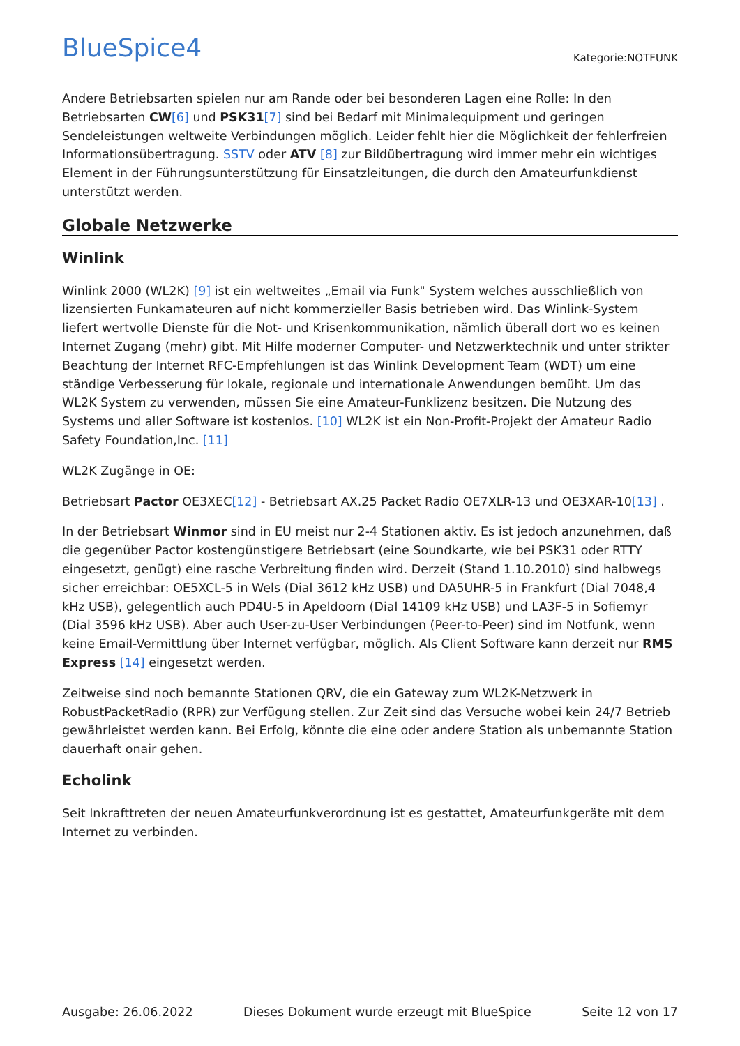BlueSpice4
Kategorie:NOTFUNK
Andere Betriebsarten spielen nur am Rande oder bei besonderen Lagen eine Rolle: In den Betriebsarten CW[6] und PSK31[7] sind bei Bedarf mit Minimalequipment und geringen Sendeleistungen weltweite Verbindungen möglich. Leider fehlt hier die Möglichkeit der fehlerfreien Informationsübertragung. SSTV oder ATV [8] zur Bildübertragung wird immer mehr ein wichtiges Element in der Führungsunterstützung für Einsatzleitungen, die durch den Amateurfunkdienst unterstützt werden.
Globale Netzwerke
Winlink
Winlink 2000 (WL2K) [9] ist ein weltweites „Email via Funk" System welches ausschließlich von lizensierten Funkamateuren auf nicht kommerzieller Basis betrieben wird. Das Winlink-System liefert wertvolle Dienste für die Not- und Krisenkommunikation, nämlich überall dort wo es keinen Internet Zugang (mehr) gibt. Mit Hilfe moderner Computer- und Netzwerktechnik und unter strikter Beachtung der Internet RFC-Empfehlungen ist das Winlink Development Team (WDT) um eine ständige Verbesserung für lokale, regionale und internationale Anwendungen bemüht. Um das WL2K System zu verwenden, müssen Sie eine Amateur-Funklizenz besitzen. Die Nutzung des Systems und aller Software ist kostenlos. [10] WL2K ist ein Non-Profit-Projekt der Amateur Radio Safety Foundation,Inc. [11]
WL2K Zugänge in OE:
Betriebsart Pactor OE3XEC[12] - Betriebsart AX.25 Packet Radio OE7XLR-13 und OE3XAR-10[13] .
In der Betriebsart Winmor sind in EU meist nur 2-4 Stationen aktiv. Es ist jedoch anzunehmen, daß die gegenüber Pactor kostengünstigere Betriebsart (eine Soundkarte, wie bei PSK31 oder RTTY eingesetzt, genügt) eine rasche Verbreitung finden wird. Derzeit (Stand 1.10.2010) sind halbwegs sicher erreichbar: OE5XCL-5 in Wels (Dial 3612 kHz USB) und DA5UHR-5 in Frankfurt (Dial 7048,4 kHz USB), gelegentlich auch PD4U-5 in Apeldoorn (Dial 14109 kHz USB) und LA3F-5 in Sofiemyr (Dial 3596 kHz USB). Aber auch User-zu-User Verbindungen (Peer-to-Peer) sind im Notfunk, wenn keine Email-Vermittlung über Internet verfügbar, möglich. Als Client Software kann derzeit nur RMS Express [14] eingesetzt werden.
Zeitweise sind noch bemannte Stationen QRV, die ein Gateway zum WL2K-Netzwerk in RobustPacketRadio (RPR) zur Verfügung stellen. Zur Zeit sind das Versuche wobei kein 24/7 Betrieb gewährleistet werden kann. Bei Erfolg, könnte die eine oder andere Station als unbemannte Station dauerhaft onair gehen.
Echolink
Seit Inkrafttreten der neuen Amateurfunkverordnung ist es gestattet, Amateurfunkgeräte mit dem Internet zu verbinden.
Ausgabe: 26.06.2022 Dieses Dokument wurde erzeugt mit BlueSpice Seite 12 von 17